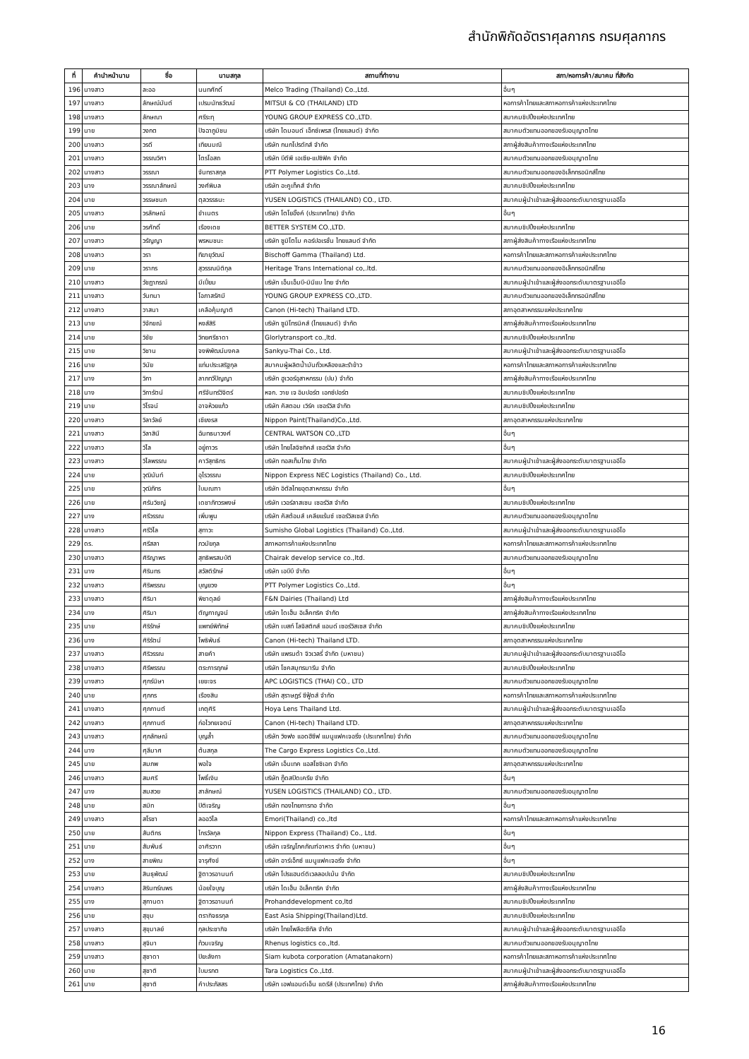สำนักพิกัดอัตราศุลกากร กรมศุลกากร
| ที่ | คำนำหน้านาม | ชื่อ | นามสกุล | สถานที่ทำงาน | สภา/หอการค้า/สมาคม ที่สังกัด |
| --- | --- | --- | --- | --- | --- |
| 196 | นางสาว | ละออ | นนทศักดิ์ | Melco Trading (Thailand) Co.,Ltd. | อื่นๆ |
| 197 | นางสาว | ลักษณ์มันต์ | เปรมนัทธวัฒน์ | MITSUI & CO (THAILAND) LTD | หอการค้าไทยและสภาหอการค้าแห่งประเทศไทย |
| 198 | นางสาว | ลักษณา | ศรีระทุ | YOUNG GROUP EXPRESS CO.,LTD. | สมาคมชิปปิ้งแห่งประเทศไทย |
| 199 | นาย | วงกต | ปัจฉาภูมิชน | บริษัท ไดมอนด์ เอ็กซ์เพรส (ไทยแลนด์) จำกัด | สมาคมตัวแทนออกของรับอนุญาตไทย |
| 200 | นางสาว | วรดี | เทียนมณี | บริษัท กนกโปรดักส์ จำกัด | สภาผู้ส่งสินค้าทางเรือแห่งประเทศไทย |
| 201 | นางสาว | วรรณวิศา | ไตรโอสถ | บริษัท บีดีพี เอเซีย-แปซิฟิค จำกัด | สมาคมตัวแทนออกของรับอนุญาตไทย |
| 202 | นางสาว | วรรณา | จันทราสกุล | PTT Polymer Logistics Co.,Ltd. | สมาคมตัวแทนออกของอิเล็กทรอนิกส์ไทย |
| 203 | นาง | วรรณาลักษณ์ | วงศ์พิมล | บริษัท อะคูเท็คส์ จำกัด | สมาคมชิปปิ้งแห่งประเทศไทย |
| 204 | นาย | วรรษชนก | ตุลวรรธนะ | YUSEN LOGISTICS (THAILAND) CO., LTD. | สมาคมผู้นำเข้าและผู้ส่งออกระดับมาตรฐานเออีโอ |
| 205 | นางสาว | วรลักษณ์ | ขำเนตร | บริษัท โตโยอิ๊งค์ (ประเทศไทย) จำกัด | อื่นๆ |
| 206 | นาย | วรศักดิ์ | เรืองเดช | BETTER SYSTEM CO.,LTD. | สมาคมชิปปิ้งแห่งประเทศไทย |
| 207 | นางสาว | วรัญญา | พรหมชนะ | บริษัท ซูมิโตโม คอร์ปอเรชั่น ไทยแลนด์ จำกัด | สภาผู้ส่งสินค้าทางเรือแห่งประเทศไทย |
| 208 | นางสาว | วรา | ทีฆายุวัฒน์ | Bischoff Gamma (Thailand) Ltd. | หอการค้าไทยและสภาหอการค้าแห่งประเทศไทย |
| 209 | นาย | วรากร | สุวรรณนิติกุล | Heritage Trans International co,.ltd. | สมาคมตัวแทนออกของอิเล็กทรอนิกส์ไทย |
| 210 | นางสาว | วัชฎาภรณ์ | มีเปี่ยม | บริษัท เอ็นเอ็มบี-มินีแบ ไทย จำกัด | สมาคมผู้นำเข้าและผู้ส่งออกระดับมาตรฐานเออีโอ |
| 211 | นางสาว | วันทนา | โอภาสรัศมี | YOUNG GROUP EXPRESS CO.,LTD. | สมาคมตัวแทนออกของอิเล็กทรอนิกส์ไทย |
| 212 | นางสาว | วาสนา | เคลือคุ้มญาติ | Canon (Hi-tech) Thailand LTD. | สภาอุตสาหกรรมแห่งประเทศไทย |
| 213 | นาย | วิจักขณ์ | หงส์สิริ | บริษัท ซูมิโทรนิคส์ (ไทยแลนด์) จำกัด | สภาผู้ส่งสินค้าทางเรือแห่งประเทศไทย |
| 214 | นาย | วิชัย | วิทยศรีธาดา | Glorlytransport co.,ltd. | สมาคมชิปปิ้งแห่งประเทศไทย |
| 215 | นาย | วิชาน | จงพิพัฒน์มงคล | Sankyu-Thai Co., Ltd. | สมาคมผู้นำเข้าและผู้ส่งออกระดับมาตรฐานเออีโอ |
| 216 | นาย | วินัย | แท่นประเสริฐกุล | สมาคมผู้ผลิตน้ำมันถั่วเหลืองและรำข้าว | หอการค้าไทยและสภาหอการค้าแห่งประเทศไทย |
| 217 | นาง | วิภา | ลาภทวีปัญญา | บริษัท ฮูเวอร์อุสาหกรรม (ปม) จำกัด | สภาผู้ส่งสินค้าทางเรือแห่งประเทศไทย |
| 218 | นาง | วิภารัตน์ | ศรีจันทร์วิจิตร์ | หจก. วาย เจ อิมปอร์ต เอกซ์ปอร์ต | สมาคมชิปปิ้งแห่งประเทศไทย |
| 219 | นาย | วิโรจน์ | อาจห้วยแก้ว | บริษัท คัสตอม เวิร์ค เซอร์วิส จำกัด | สมาคมชิปปิ้งแห่งประเทศไทย |
| 220 | นางสาว | วิลาวัลย์ | เชียงรส | Nippon Paint(Thailand)Co.,Ltd. | สภาอุตสาหกรรมแห่งประเทศไทย |
| 221 | นางสาว | วิลาสินี | ฉันทธนาวงศ์ | CENTRAL WATSON CO.,LTD | อื่นๆ |
| 222 | นางสาว | วิไล | อยู่ถาวร | บริษัท ไทยโลจิซทิคส์ เซอร์วิส จำกัด | อื่นๆ |
| 223 | นางสาว | วิไลพรรณ | คาวีสุทธิกร | บริษัท ทอสเท็มไทย จำกัด | สมาคมผู้นำเข้าและผู้ส่งออกระดับมาตรฐานเออีโอ |
| 224 | นาย | วุฒินันท์ | อุไรวรรณ | Nippon Express NEC Logistics (Thailand) Co., Ltd. | สมาคมชิปปิ้งแห่งประเทศไทย |
| 225 | นาย | วุฒิภัทร | ใบมณฑา | บริษัท อิตัลไทยอุตสาหกรรม จำกัด | อื่นๆ |
| 226 | นาย | ศรันวิชญ์ | เดชาภัทวรพงษ์ | บริษัท เวอร์ลาสเซน เซอร์วิส จำกัด | สมาคมชิปปิ้งแห่งประเทศไทย |
| 227 | นาง | ศรีวรรณ | เพิ่มพูน | บริษัท คัสต้อมส์ เคลียแร้นซ์ เซอร์วิสเซส จำกัด | สมาคมตัวแทนออกของรับอนุญาตไทย |
| 228 | นางสาว | ศรีวิไล | สุทาวะ | Sumisho Global Logistics (Thailand) Co.,Ltd. | สมาคมผู้นำเข้าและผู้ส่งออกระดับมาตรฐานเออีโอ |
| 229 | ดร. | ศรีสลา | ภวมัยกุล | สภาหอการค้าแห่งประเทศไทย | หอการค้าไทยและสภาหอการค้าแห่งประเทศไทย |
| 230 | นางสาว | ศิริญาพร | สุทธิพรสมบัติ | Chairak develop service co.,ltd. | สมาคมตัวแทนออกของรับอนุญาตไทย |
| 231 | นาง | ศิรินทร | สวัสดิรักษ์ | บริษัท เอบีบี จำกัด | อื่นๆ |
| 232 | นางสาว | ศิริพรรณ | บุญยวง | PTT Polymer Logistics Co.,Ltd. | อื่นๆ |
| 233 | นางสาว | ศิริมา | พิชาดุลย์ | F&N Dairies (Thailand) Ltd | สภาผู้ส่งสินค้าทางเรือแห่งประเทศไทย |
| 234 | นาง | ศิริมา | ตัญกาญจน์ | บริษัท ไดเฮ็น อิเล็คทริค จำกัด | สภาผู้ส่งสินค้าทางเรือแห่งประเทศไทย |
| 235 | นาย | ศิริรักษ์ | แพทย์พิทักษ์ | บริษัท เบสท์ โลจิสติกส์ แอนด์ เซอร์วิสเซส จำกัด | สมาคมชิปปิ้งแห่งประเทศไทย |
| 236 | นาง | ศิริรัตน์ | โพธิพันธ์ | Canon (Hi-tech) Thailand LTD. | สภาอุตสาหกรรมแห่งประเทศไทย |
| 237 | นางสาว | ศิริวรรณ | สายคำ | บริษัท แพรนด้า จิวเวลรี่ จำกัด (มหาชน) | สมาคมผู้นำเข้าและผู้ส่งออกระดับมาตรฐานเออีโอ |
| 238 | นางสาว | ศิรีพรรณ | ตระการฤกษ์ | บริษัท โชคสมุทรมารีน จำกัด | สมาคมชิปปิ้งแห่งประเทศไทย |
| 239 | นางสาว | ศุกร์นิษา | เยขะจร | APC LOGISTICS (THAI) CO., LTD | สมาคมตัวแทนออกของรับอนุญาตไทย |
| 240 | นาย | ศุภกร | เรืองสิน | บริษัท สุราษฎร์ ซีฟู้ดส์ จำกัด | หอการค้าไทยและสภาหอการค้าแห่งประเทศไทย |
| 241 | นางสาว | ศุภกานต์ | เกตุศิริ | Hoya Lens Thailand Ltd. | สมาคมผู้นำเข้าและผู้ส่งออกระดับมาตรฐานเออีโอ |
| 242 | นางสาว | ศุภกานต์ | ก่อไวทยเจตน์ | Canon (Hi-tech) Thailand LTD. | สภาอุตสาหกรรมแห่งประเทศไทย |
| 243 | นางสาว | ศุภลักษณ์ | บุญล้ำ | บริษัท วิงฟง แอดฮีซีฟ แมนูแฟคเจอริ่ง (ประเทศไทย) จำกัด | สมาคมตัวแทนออกของรับอนุญาตไทย |
| 244 | นาง | ศุลีมาศ | ต้นสกุล | The Cargo Express Logistics Co.,Ltd. | สมาคมตัวแทนออกของรับอนุญาตไทย |
| 245 | นาย | สมภพ | พอใจ | บริษัท เอ็นเทค แอสโซซิเอท จำกัด | สภาอุตสาหกรรมแห่งประเทศไทย |
| 246 | นางสาว | สมศรี | โพธิ์เงิน | บริษัท กู๊ดสปีดเครีย จำกัด | อื่นๆ |
| 247 | นาง | สมสวย | สาลักษณ์ | YUSEN LOGISTICS (THAILAND) CO., LTD. | สมาคมตัวแทนออกของรับอนุญาตไทย |
| 248 | นาย | สมิท | ปิติเจริญ | บริษัท ทองไทยการทอ จำกัด | อื่นๆ |
| 249 | นางสาว | สโรชา | ลออวิไล | Emori(Thailand) co.,ltd | หอการค้าไทยและสภาหอการค้าแห่งประเทศไทย |
| 250 | นาย | สันติกร | ไกรวัลกุล | Nippon Express (Thailand) Co., Ltd. | อื่นๆ |
| 251 | นาย | สัมพันธ์ | อาศิรวาท | บริษัท เจริญโภคภัณฑ์อาหาร จำกัด (มหาชน) | อื่นๆ |
| 252 | นาง | สายพิณ | จารุศังข์ | บริษัท อาร์เอ็กซ์ แมนูแฟคเจอริ่ง จำกัด | อื่นๆ |
| 253 | นาย | สินธุพัฒน์ | ฐิตาวรอานนท์ | บริษัท โปรแฮนด์ดิเวลลอปเม้น จำกัด | สมาคมชิปปิ้งแห่งประเทศไทย |
| 254 | นางสาว | สิรินทร์ณพร | น้อยใจบุญ | บริษัท ไดเฮ็น อิเล็คทริค จำกัด | สภาผู้ส่งสินค้าทางเรือแห่งประเทศไทย |
| 255 | นาง | สุกานดา | ฐิตาวรอานนท์ | Prohanddevelopment co,ltd | สมาคมชิปปิ้งแห่งประเทศไทย |
| 256 | นาย | สุขุม | ตรากิจธรกุล | East Asia Shipping(Thailand)Ltd. | สมาคมชิปปิ้งแห่งประเทศไทย |
| 257 | นางสาว | สุขุมาลย์ | กุลประชากิจ | บริษัท ไทยโพลีอะซีทัล จำกัด | สมาคมผู้นำเข้าและผู้ส่งออกระดับมาตรฐานเออีโอ |
| 258 | นางสาว | สุจิมา | ท้วมเจริญ | Rhenus logistics co.,ltd. | สมาคมตัวแทนออกของรับอนุญาตไทย |
| 259 | นางสาว | สุชาดา | ปิยะลังกา | Siam kubota corporation (Amatanakorn) | หอการค้าไทยและสภาหอการค้าแห่งประเทศไทย |
| 260 | นาย | สุชาติ | ใบมรกต | Tara Logistics Co.,Ltd. | สมาคมผู้นำเข้าและผู้ส่งออกระดับมาตรฐานเออีโอ |
| 261 | นาย | สุชาติ | คำประภัสสร | บริษัท เอฟแอนด์เอ็น แดรีส์ (ประเทศไทย) จำกัด | สภาผู้ส่งสินค้าทางเรือแห่งประเทศไทย |
16